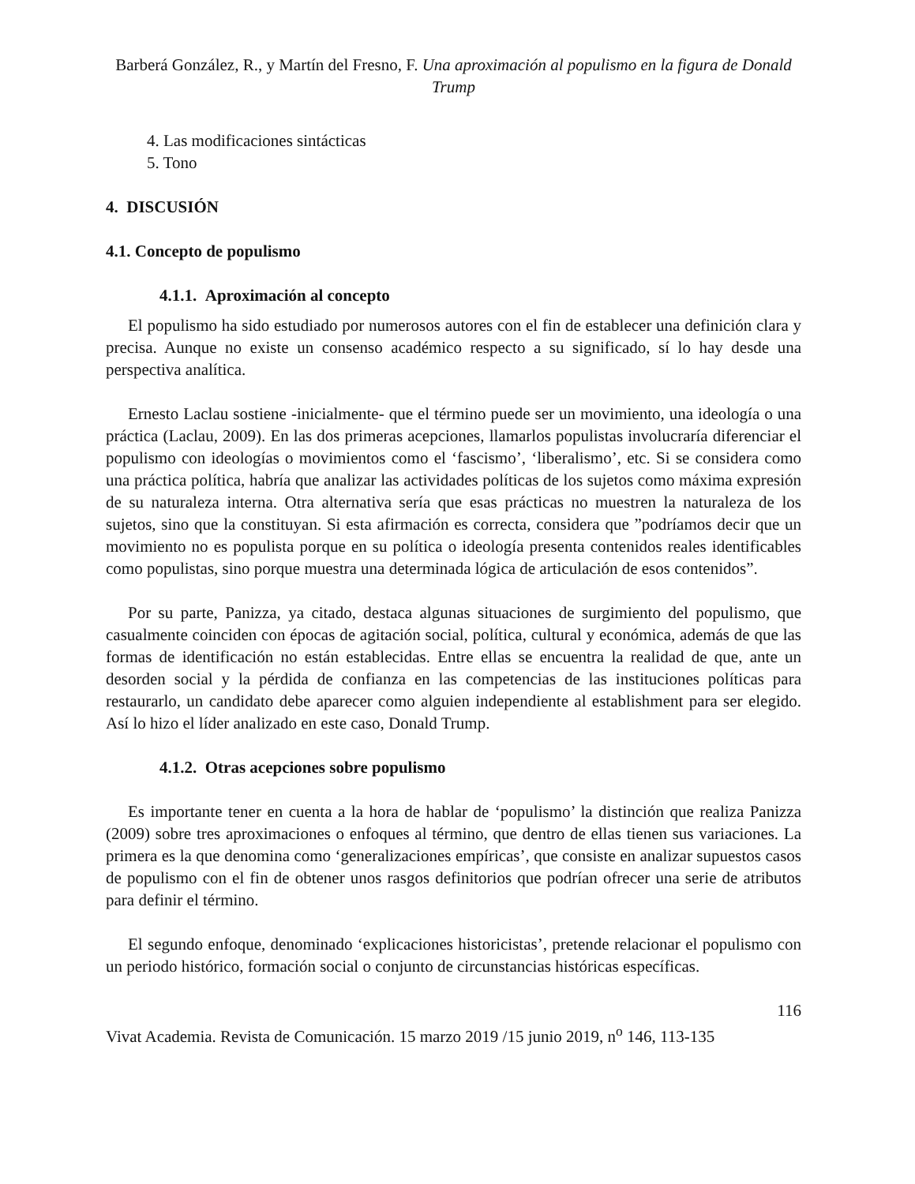Barberá González, R., y Martín del Fresno, F. Una aproximación al populismo en la figura de Donald Trump
4. Las modificaciones sintácticas
5. Tono
4. DISCUSIÓN
4.1. Concepto de populismo
4.1.1. Aproximación al concepto
El populismo ha sido estudiado por numerosos autores con el fin de establecer una definición clara y precisa. Aunque no existe un consenso académico respecto a su significado, sí lo hay desde una perspectiva analítica.
Ernesto Laclau sostiene -inicialmente- que el término puede ser un movimiento, una ideología o una práctica (Laclau, 2009). En las dos primeras acepciones, llamarlos populistas involucraría diferenciar el populismo con ideologías o movimientos como el ‘fascismo’, ‘liberalismo’, etc. Si se considera como una práctica política, habría que analizar las actividades políticas de los sujetos como máxima expresión de su naturaleza interna. Otra alternativa sería que esas prácticas no muestren la naturaleza de los sujetos, sino que la constituyan. Si esta afirmación es correcta, considera que ”podríamos decir que un movimiento no es populista porque en su política o ideología presenta contenidos reales identificables como populistas, sino porque muestra una determinada lógica de articulación de esos contenidos”.
Por su parte, Panizza, ya citado, destaca algunas situaciones de surgimiento del populismo, que casualmente coinciden con épocas de agitación social, política, cultural y económica, además de que las formas de identificación no están establecidas. Entre ellas se encuentra la realidad de que, ante un desorden social y la pérdida de confianza en las competencias de las instituciones políticas para restaurarlo, un candidato debe aparecer como alguien independiente al establishment para ser elegido. Así lo hizo el líder analizado en este caso, Donald Trump.
4.1.2. Otras acepciones sobre populismo
Es importante tener en cuenta a la hora de hablar de ‘populismo’ la distinción que realiza Panizza (2009) sobre tres aproximaciones o enfoques al término, que dentro de ellas tienen sus variaciones. La primera es la que denomina como ‘generalizaciones empíricas’, que consiste en analizar supuestos casos de populismo con el fin de obtener unos rasgos definitorios que podrían ofrecer una serie de atributos para definir el término.
El segundo enfoque, denominado ‘explicaciones historicistas’, pretende relacionar el populismo con un periodo histórico, formación social o conjunto de circunstancias históricas específicas.
116
Vivat Academia. Revista de Comunicación. 15 marzo 2019 /15 junio 2019, n<sup>o</sup> 146, 113-135